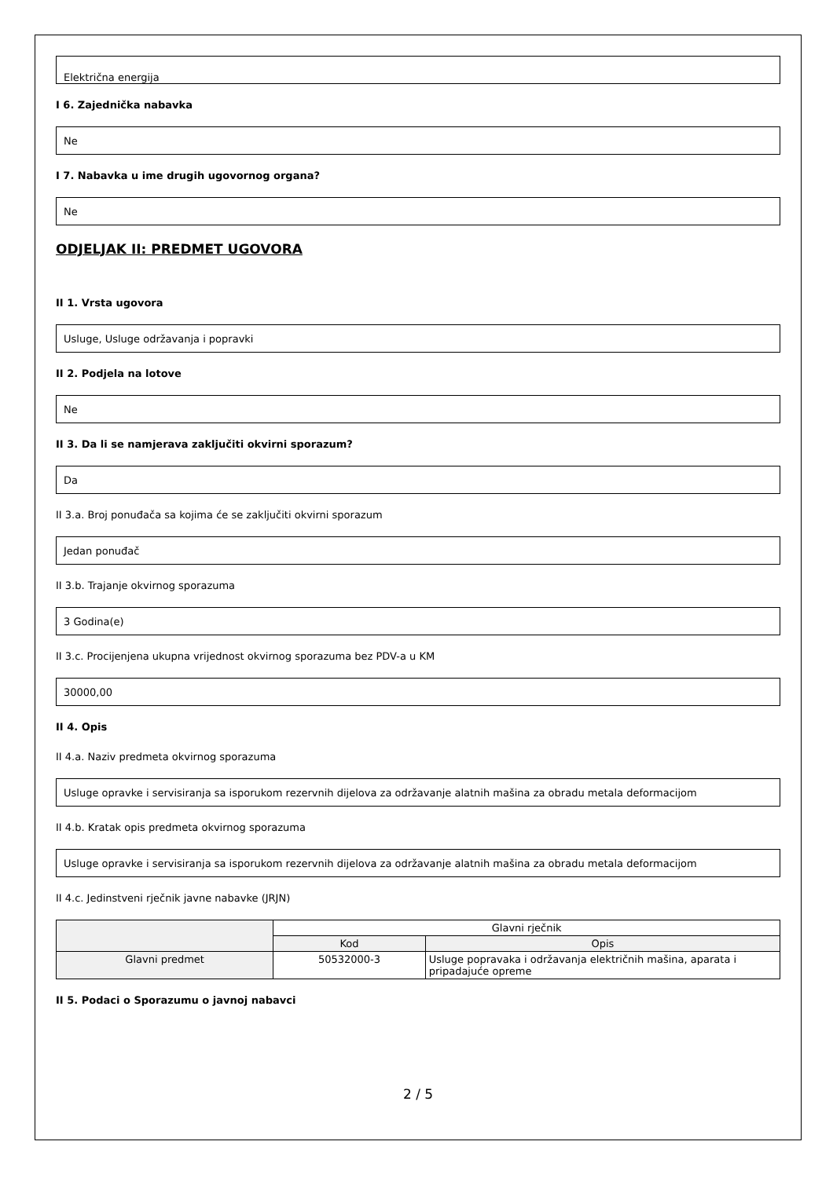Električna energija
I 6. Zajednička nabavka
Ne
I 7. Nabavka u ime drugih ugovornog organa?
Ne
ODJELJAK II: PREDMET UGOVORA
II 1. Vrsta ugovora
Usluge, Usluge održavanja i popravki
II 2. Podjela na lotove
Ne
II 3. Da li se namjerava zaključiti okvirni sporazum?
Da
II 3.a. Broj ponuđača sa kojima će se zaključiti okvirni sporazum
Jedan ponuđač
II 3.b. Trajanje okvirnog sporazuma
3 Godina(e)
II 3.c. Procijenjena ukupna vrijednost okvirnog sporazuma bez PDV-a u KM
30000,00
II 4. Opis
II 4.a. Naziv predmeta okvirnog sporazuma
Usluge opravke i servisiranja sa isporukom rezervnih dijelova za održavanje alatnih mašina za obradu metala deformacijom
II 4.b. Kratak opis predmeta okvirnog sporazuma
Usluge opravke i servisiranja sa isporukom rezervnih dijelova za održavanje alatnih mašina za obradu metala deformacijom
II 4.c. Jedinstveni rječnik javne nabavke (JRJN)
| | Glavni rječnik | |
| --- | --- | --- |
| | Kod | Opis |
| Glavni predmet | 50532000-3 | Usluge popravaka i održavanja električnih mašina, aparata i pripadajuće opreme |
II 5. Podaci o Sporazumu o javnoj nabavci
2 / 5